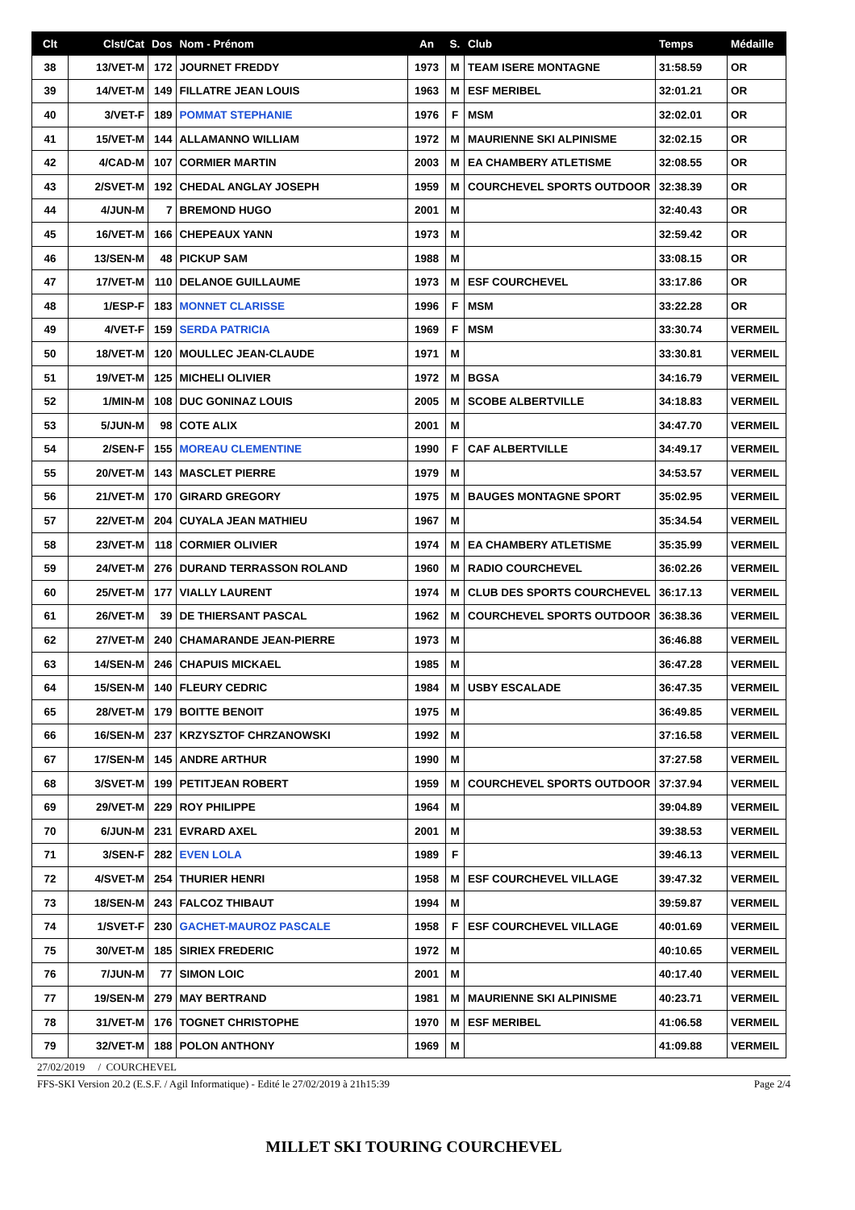| Clt | Clst/Cat | Dos | Nom - Prénom | An | S. | Club | Temps | Médaille |
| --- | --- | --- | --- | --- | --- | --- | --- | --- |
| 38 | 13/VET-M | 172 | JOURNET FREDDY | 1973 | M | TEAM ISERE MONTAGNE | 31:58.59 | OR |
| 39 | 14/VET-M | 149 | FILLATRE JEAN LOUIS | 1963 | M | ESF MERIBEL | 32:01.21 | OR |
| 40 | 3/VET-F | 189 | POMMAT STEPHANIE | 1976 | F | MSM | 32:02.01 | OR |
| 41 | 15/VET-M | 144 | ALLAMANNO WILLIAM | 1972 | M | MAURIENNE SKI ALPINISME | 32:02.15 | OR |
| 42 | 4/CAD-M | 107 | CORMIER MARTIN | 2003 | M | EA CHAMBERY ATLETISME | 32:08.55 | OR |
| 43 | 2/SVET-M | 192 | CHEDAL ANGLAY JOSEPH | 1959 | M | COURCHEVEL SPORTS OUTDOOR | 32:38.39 | OR |
| 44 | 4/JUN-M | 7 | BREMOND HUGO | 2001 | M | | 32:40.43 | OR |
| 45 | 16/VET-M | 166 | CHEPEAUX YANN | 1973 | M | | 32:59.42 | OR |
| 46 | 13/SEN-M | 48 | PICKUP SAM | 1988 | M | | 33:08.15 | OR |
| 47 | 17/VET-M | 110 | DELANOE GUILLAUME | 1973 | M | ESF COURCHEVEL | 33:17.86 | OR |
| 48 | 1/ESP-F | 183 | MONNET CLARISSE | 1996 | F | MSM | 33:22.28 | OR |
| 49 | 4/VET-F | 159 | SERDA PATRICIA | 1969 | F | MSM | 33:30.74 | VERMEIL |
| 50 | 18/VET-M | 120 | MOULLEC JEAN-CLAUDE | 1971 | M | | 33:30.81 | VERMEIL |
| 51 | 19/VET-M | 125 | MICHELI OLIVIER | 1972 | M | BGSA | 34:16.79 | VERMEIL |
| 52 | 1/MIN-M | 108 | DUC GONINAZ LOUIS | 2005 | M | SCOBE ALBERTVILLE | 34:18.83 | VERMEIL |
| 53 | 5/JUN-M | 98 | COTE ALIX | 2001 | M | | 34:47.70 | VERMEIL |
| 54 | 2/SEN-F | 155 | MOREAU CLEMENTINE | 1990 | F | CAF ALBERTVILLE | 34:49.17 | VERMEIL |
| 55 | 20/VET-M | 143 | MASCLET PIERRE | 1979 | M | | 34:53.57 | VERMEIL |
| 56 | 21/VET-M | 170 | GIRARD GREGORY | 1975 | M | BAUGES MONTAGNE SPORT | 35:02.95 | VERMEIL |
| 57 | 22/VET-M | 204 | CUYALA JEAN MATHIEU | 1967 | M | | 35:34.54 | VERMEIL |
| 58 | 23/VET-M | 118 | CORMIER OLIVIER | 1974 | M | EA CHAMBERY ATLETISME | 35:35.99 | VERMEIL |
| 59 | 24/VET-M | 276 | DURAND TERRASSON ROLAND | 1960 | M | RADIO COURCHEVEL | 36:02.26 | VERMEIL |
| 60 | 25/VET-M | 177 | VIALLY LAURENT | 1974 | M | CLUB DES SPORTS COURCHEVEL | 36:17.13 | VERMEIL |
| 61 | 26/VET-M | 39 | DE THIERSANT PASCAL | 1962 | M | COURCHEVEL SPORTS OUTDOOR | 36:38.36 | VERMEIL |
| 62 | 27/VET-M | 240 | CHAMARANDE JEAN-PIERRE | 1973 | M | | 36:46.88 | VERMEIL |
| 63 | 14/SEN-M | 246 | CHAPUIS MICKAEL | 1985 | M | | 36:47.28 | VERMEIL |
| 64 | 15/SEN-M | 140 | FLEURY CEDRIC | 1984 | M | USBY ESCALADE | 36:47.35 | VERMEIL |
| 65 | 28/VET-M | 179 | BOITTE BENOIT | 1975 | M | | 36:49.85 | VERMEIL |
| 66 | 16/SEN-M | 237 | KRZYSZTOF CHRZANOWSKI | 1992 | M | | 37:16.58 | VERMEIL |
| 67 | 17/SEN-M | 145 | ANDRE ARTHUR | 1990 | M | | 37:27.58 | VERMEIL |
| 68 | 3/SVET-M | 199 | PETITJEAN ROBERT | 1959 | M | COURCHEVEL SPORTS OUTDOOR | 37:37.94 | VERMEIL |
| 69 | 29/VET-M | 229 | ROY PHILIPPE | 1964 | M | | 39:04.89 | VERMEIL |
| 70 | 6/JUN-M | 231 | EVRARD AXEL | 2001 | M | | 39:38.53 | VERMEIL |
| 71 | 3/SEN-F | 282 | EVEN LOLA | 1989 | F | | 39:46.13 | VERMEIL |
| 72 | 4/SVET-M | 254 | THURIER HENRI | 1958 | M | ESF COURCHEVEL VILLAGE | 39:47.32 | VERMEIL |
| 73 | 18/SEN-M | 243 | FALCOZ THIBAUT | 1994 | M | | 39:59.87 | VERMEIL |
| 74 | 1/SVET-F | 230 | GACHET-MAUROZ PASCALE | 1958 | F | ESF COURCHEVEL VILLAGE | 40:01.69 | VERMEIL |
| 75 | 30/VET-M | 185 | SIRIEX FREDERIC | 1972 | M | | 40:10.65 | VERMEIL |
| 76 | 7/JUN-M | 77 | SIMON LOIC | 2001 | M | | 40:17.40 | VERMEIL |
| 77 | 19/SEN-M | 279 | MAY BERTRAND | 1981 | M | MAURIENNE SKI ALPINISME | 40:23.71 | VERMEIL |
| 78 | 31/VET-M | 176 | TOGNET CHRISTOPHE | 1970 | M | ESF MERIBEL | 41:06.58 | VERMEIL |
| 79 | 32/VET-M | 188 | POLON ANTHONY | 1969 | M | | 41:09.88 | VERMEIL |
27/02/2019 / COURCHEVEL
FFS-SKI Version 20.2 (E.S.F. / Agil Informatique) - Edité le 27/02/2019 à 21h15:39 Page 2/4
MILLET SKI TOURING COURCHEVEL